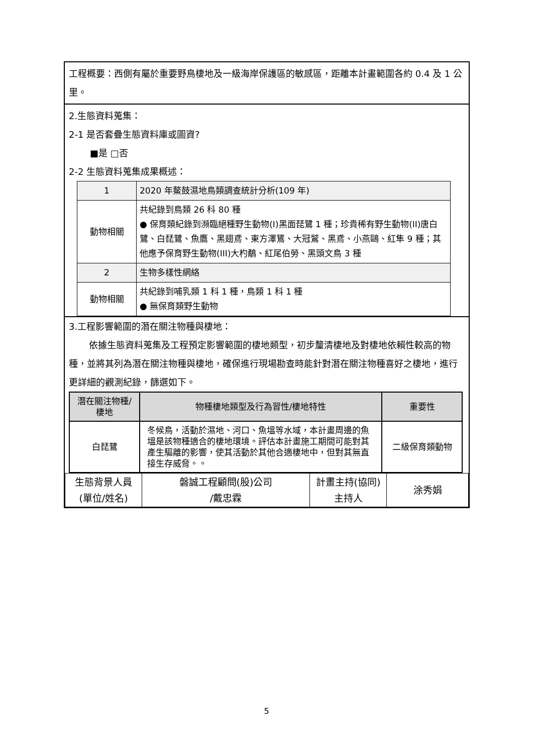工程概要：西側有屬於重要野鳥棲地及一級海岸保護區的敏感區，距離本計畫範圍各約 0.4 及 1 公里。
2.生態資料蒐集：
2-1 是否套疊生態資料庫或圖資?
■是 □否
2-2 生態資料蒐集成果概述：
| 1 | 2020 年鰲鼓濕地鳥類調查統計分析(109 年) |
| 動物相關 | 共紀錄到鳥類 26 科 80 種 ● 保育類紀錄到瀕臨絕種野生動物(I)黑面琵鷺 1 種；珍貴稀有野生動物(II)唐白鷺、白琵鷺、魚鷹、黑翅鳶、東方澤鵟、大冠鷲、黑鳶、小燕鷗、紅隼 9 種；其他應予保育野生動物(III)大杓鷸、紅尾伯勞、黑頭文鳥 3 種 |
| 2 | 生物多樣性網絡 |
| 動物相關 | 共紀錄到哺乳類 1 科 1 種，鳥類 1 科 1 種 ● 無保育類野生動物 |
3.工程影響範圍的潛在關注物種與棲地：
依據生態資料蒐集及工程預定影響範圍的棲地類型，初步釐清棲地及對棲地依賴性較高的物種，並將其列為潛在關注物種與棲地，確保進行現場勘查時能針對潛在關注物種喜好之棲地，進行更詳細的觀測紀錄，篩選如下。
| 潛在關注物種/棲地 | 物種棲地類型及行為習性/棲地特性 | 重要性 |
| --- | --- | --- |
| 白琵鷺 | 冬候鳥，活動於濕地、河口、魚塭等水域，本計畫周邊的魚塭是該物種適合的棲地環境。評估本計畫施工期間可能對其產生驅離的影響，使其活動於其他合適棲地中，但對其無直接生存威脅。。 | 二級保育類動物 |
| 生態背景人員 (單位/姓名) | 磐誠工程顧問(股)公司 /戴忠霖 | 計畫主持(協同) 主持人 | 涂秀娟 |
5